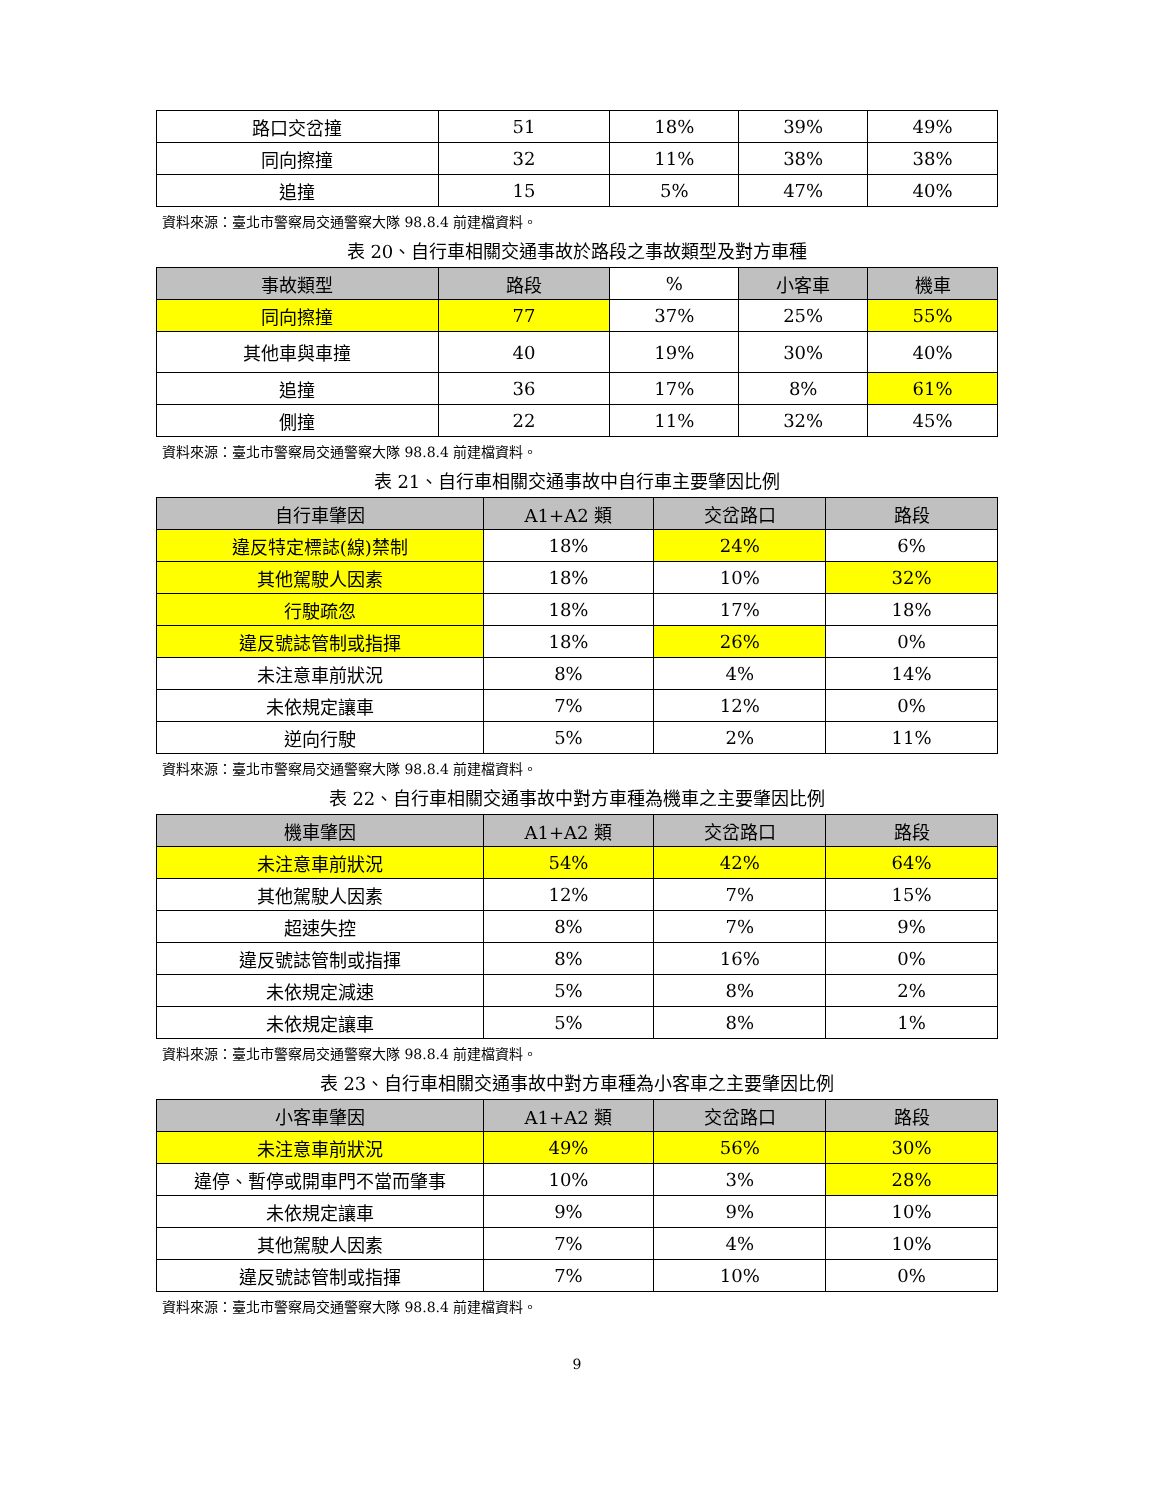| 路口交岔撞 | 51 | 18% | 39% | 49% |
| 同向擦撞 | 32 | 11% | 38% | 38% |
| 追撞 | 15 | 5% | 47% | 40% |
資料來源：臺北市警察局交通警察大隊 98.8.4 前建檔資料。
表 20、自行車相關交通事故於路段之事故類型及對方車種
| 事故類型 | 路段 | % | 小客車 | 機車 |
| --- | --- | --- | --- | --- |
| 同向擦撞 | 77 | 37% | 25% | 55% |
| 其他車與車撞 | 40 | 19% | 30% | 40% |
| 追撞 | 36 | 17% | 8% | 61% |
| 側撞 | 22 | 11% | 32% | 45% |
資料來源：臺北市警察局交通警察大隊 98.8.4 前建檔資料。
表 21、自行車相關交通事故中自行車主要肇因比例
| 自行車肇因 | A1+A2 類 | 交岔路口 | 路段 |
| --- | --- | --- | --- |
| 違反特定標誌(線)禁制 | 18% | 24% | 6% |
| 其他駕駛人因素 | 18% | 10% | 32% |
| 行駛疏忽 | 18% | 17% | 18% |
| 違反號誌管制或指揮 | 18% | 26% | 0% |
| 未注意車前狀況 | 8% | 4% | 14% |
| 未依規定讓車 | 7% | 12% | 0% |
| 逆向行駛 | 5% | 2% | 11% |
資料來源：臺北市警察局交通警察大隊 98.8.4 前建檔資料。
表 22、自行車相關交通事故中對方車種為機車之主要肇因比例
| 機車肇因 | A1+A2 類 | 交岔路口 | 路段 |
| --- | --- | --- | --- |
| 未注意車前狀況 | 54% | 42% | 64% |
| 其他駕駛人因素 | 12% | 7% | 15% |
| 超速失控 | 8% | 7% | 9% |
| 違反號誌管制或指揮 | 8% | 16% | 0% |
| 未依規定減速 | 5% | 8% | 2% |
| 未依規定讓車 | 5% | 8% | 1% |
資料來源：臺北市警察局交通警察大隊 98.8.4 前建檔資料。
表 23、自行車相關交通事故中對方車種為小客車之主要肇因比例
| 小客車肇因 | A1+A2 類 | 交岔路口 | 路段 |
| --- | --- | --- | --- |
| 未注意車前狀況 | 49% | 56% | 30% |
| 違停、暫停或開車門不當而肇事 | 10% | 3% | 28% |
| 未依規定讓車 | 9% | 9% | 10% |
| 其他駕駛人因素 | 7% | 4% | 10% |
| 違反號誌管制或指揮 | 7% | 10% | 0% |
資料來源：臺北市警察局交通警察大隊 98.8.4 前建檔資料。
9